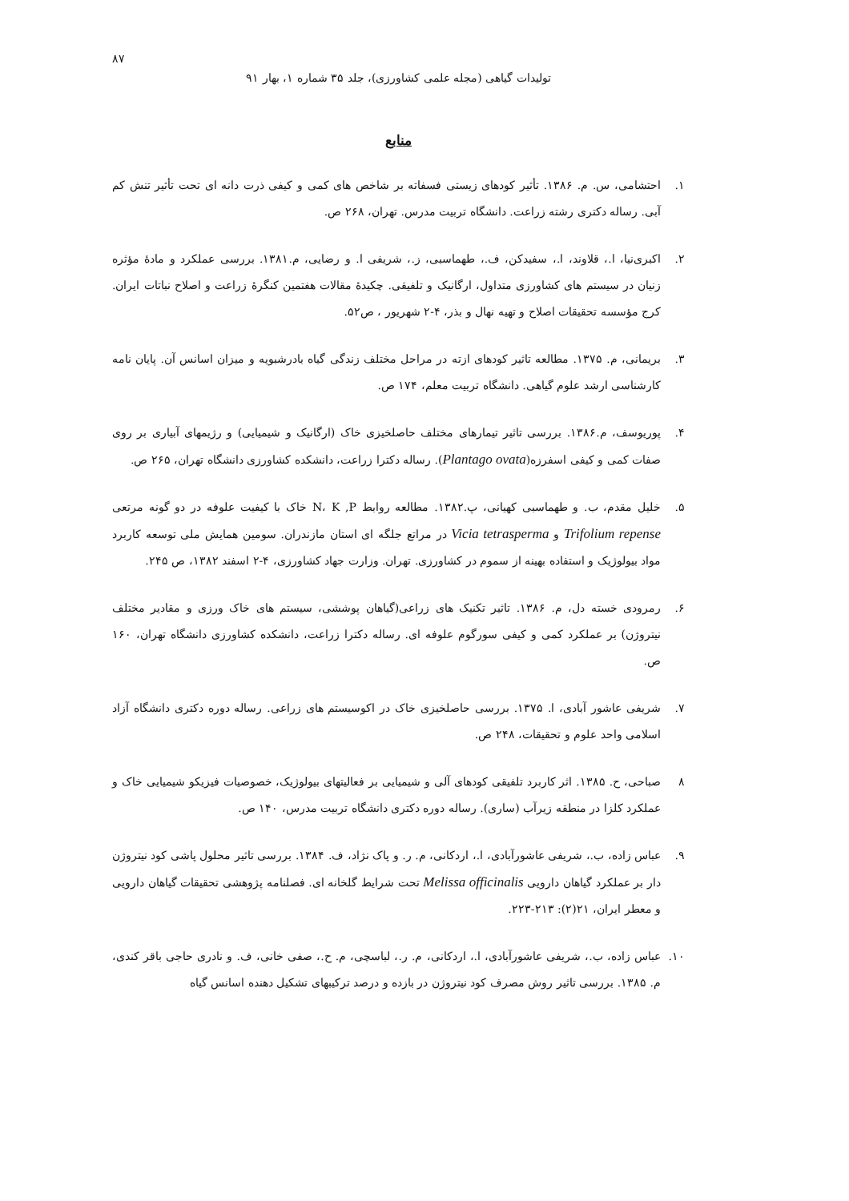۸۷
تولیدات گیاهی (مجله علمی کشاورزی)، جلد ۳۵ شماره ۱، بهار ۹۱
منابع
۱. احتشامی، س. م. ۱۳۸۶. تأثیر کودهای زیستی فسفاته بر شاخص های کمی و کیفی ذرت دانه ای تحت تأثیر تنش کم آبی. رساله دکتری رشته زراعت. دانشگاه تربیت مدرس. تهران، ۲۶۸ ص.
۲. اکبری‌نیا، ا.، قلاوند، ا.، سفیدکن، ف.، طهماسبی، ز.، شریفی ا. و رضایی، م.۱۳۸۱. بررسی عملکرد و مادهٔ مؤثره زنیان در سیستم های کشاورزی متداول، ارگانیک و تلفیقی. چکیدهٔ مقالات هفتمین کنگرهٔ زراعت و اصلاح نباتات ایران. کرج مؤسسه تحقیقات اصلاح و تهیه نهال و بذر، ۴-۲ شهریور ، ص۵۲.
۳. بریمانی، م. ۱۳۷۵. مطالعه تاثیر کودهای ازته در مراحل مختلف زندگی گیاه بادرشبویه و میزان اسانس آن. پایان نامه کارشناسی ارشد علوم گیاهی. دانشگاه تربیت معلم، ۱۷۴ ص.
۴. پوریوسف، م.۱۳۸۶. بررسی تاثیر تیمارهای مختلف حاصلخیزی خاک (ارگانیک و شیمیایی) و رژیمهای آبیاری بر روی صفات کمی و کیفی اسفرزه(Plantago ovata). رساله دکترا زراعت، دانشکده کشاورزی دانشگاه تهران، ۲۶۵ ص.
۵. خلیل مقدم، ب. و طهماسبی کهیانی، پ.۱۳۸۲. مطالعه روابط N، K ,P خاک با کیفیت علوفه در دو گونه مرتعی Trifolium repense و Vicia tetrasperma در مراتع جلگه ای استان مازندران. سومین همایش ملی توسعه کاربرد مواد بیولوژیک و استفاده بهینه از سموم در کشاورزی. تهران. وزارت جهاد کشاورزی، ۴-۲ اسفند ۱۳۸۲، ص ۲۴۵.
۶. رمرودی خسته دل، م. ۱۳۸۶. تاثیر تکنیک های زراعی(گیاهان پوششی، سیستم های خاک ورزی و مقادیر مختلف نیتروژن) بر عملکرد کمی و کیفی سورگوم علوفه ای. رساله دکترا زراعت، دانشکده کشاورزی دانشگاه تهران، ۱۶۰ ص.
۷. شریفی عاشور آبادی، ا. ۱۳۷۵. بررسی حاصلخیزی خاک در اکوسیستم های زراعی. رساله دوره دکتری دانشگاه آزاد اسلامی واحد علوم و تحقیقات، ۲۴۸ ص.
۸ صباحی، ح. ۱۳۸۵. اثر کاربرد تلفیقی کودهای آلی و شیمیایی بر فعالیتهای بیولوژیک، خصوصیات فیزیکو شیمیایی خاک و عملکرد کلزا در منطقه زیرآب (ساری). رساله دوره دکتری دانشگاه تربیت مدرس، ۱۴۰ ص.
۹. عباس زاده، ب.، شریفی عاشورآبادی، ا.، اردکانی، م. ر. و پاک نژاد، ف. ۱۳۸۴. بررسی تاثیر محلول پاشی کود نیتروژن دار بر عملکرد گیاهان دارویی Melissa officinalis تحت شرایط گلخانه ای. فصلنامه پژوهشی تحقیقات گیاهان دارویی و معطر ایران، ۲۱(۲): ۲۱۳-۲۲۳.
۱۰. عباس زاده، ب.، شریفی عاشورآبادی، ا.، اردکانی، م. ر.، لباسچی، م. ح.، صفی خانی، ف. و نادری حاجی باقر کندی، م. ۱۳۸۵. بررسی تاثیر روش مصرف کود نیتروژن در بازده و درصد ترکیبهای تشکیل دهنده اسانس گیاه